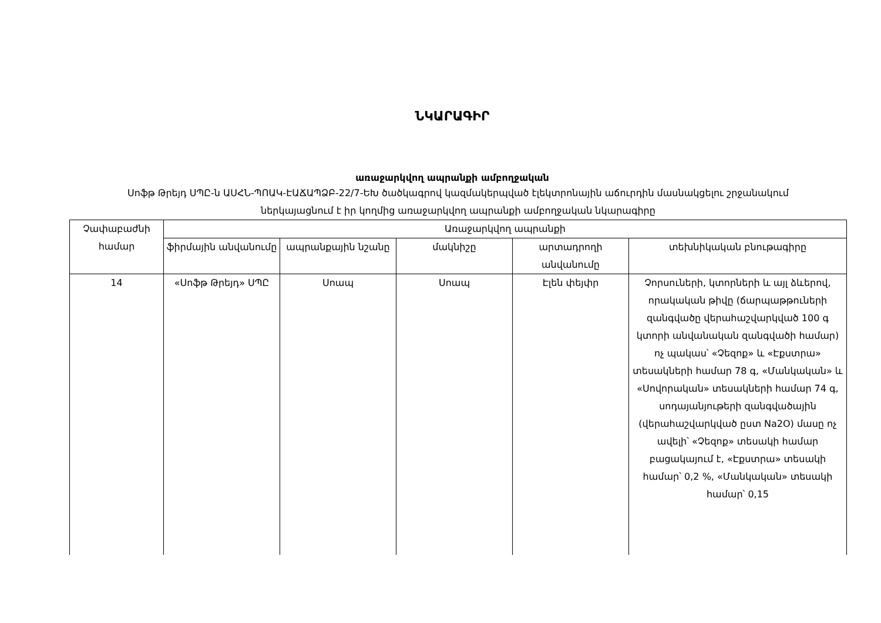ՆԿԱՐԱԳԻՐ
առաջարկվող ապրանքի ամբողջական
Սոֆթ Թրեյդ ՍՊԸ-ն ԱՍՀՆ-ՊՈԱԿ-ԷԱՃԱՊՁԲ-22/7-ԵԽ ծածկագրով կազմակերպված էլեկտրոնային աճուրդին մասնակցելու շրջանակում ներկայացնում է իր կողմից առաջարկվող ապրանքի ամբողջական նկարագիրը
| Չափաբաժնի համար | Առաջարկվող ապրանքի | | | | |
| | ֆիրմային անվանումը | ապրանքային նշանը | մակնիշը | արտադրողի անվանումը | տեխնիկական բնութագիրը |
| 14 | «Սոֆթ Թրեյդ» ՍՊԸ | Սոապ | Սոապ | Էլեն փեյփր | Չորսուների, կտորների և այլ ձևերով, որակական թիվը (ճարպաթթուների զանգվածը վերահաշվարկված 100 գ կտորի անվանական զանգվածի համար) ոչ պակաս՝ «Չեզոք» և «Էքստրա» տեսակների համար 78 գ, «Մանկական» և «Սովորական» տեսակների համար 74 գ, սոդայանյութերի զանգվածային (վերահաշվարկված ըստ Na2O) մասը ոչ ավելի՝ «Չեզոք» տեսակի համար բացակայում է, «Էքստրա» տեսակի համար՝ 0,2 %, «Մանկական» տեսակի համար՝ 0,15 |